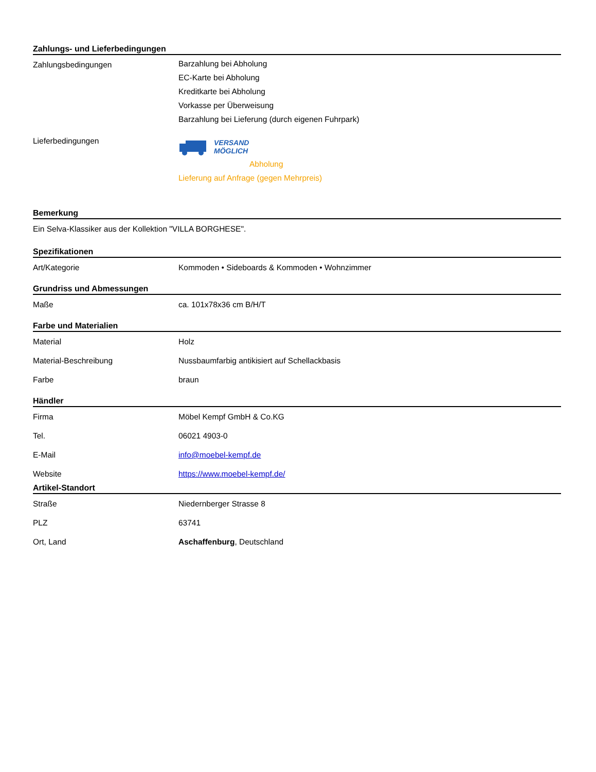Zahlungs- und Lieferbedingungen
| Zahlungsbedingungen | Barzahlung bei Abholung EC-Karte bei Abholung Kreditkarte bei Abholung Vorkasse per Überweisung Barzahlung bei Lieferung (durch eigenen Fuhrpark) |
| Lieferbedingungen | VERSAND MÖGLICH Abholung Lieferung auf Anfrage (gegen Mehrpreis) |
Bemerkung
Ein Selva-Klassiker aus der Kollektion "VILLA BORGHESE".
Spezifikationen
| Art/Kategorie | Kommoden • Sideboards & Kommoden • Wohnzimmer |
Grundriss und Abmessungen
| Maße | ca. 101x78x36 cm B/H/T |
Farbe und Materialien
| Material | Holz |
| Material-Beschreibung | Nussbaumfarbig antikisiert auf Schellackbasis |
| Farbe | braun |
Händler
| Firma | Möbel Kempf GmbH & Co.KG |
| Tel. | 06021 4903-0 |
| E-Mail | info@moebel-kempf.de |
| Website | https://www.moebel-kempf.de/ |
Artikel-Standort
| Straße | Niedernberger Strasse 8 |
| PLZ | 63741 |
| Ort, Land | Aschaffenburg , Deutschland |